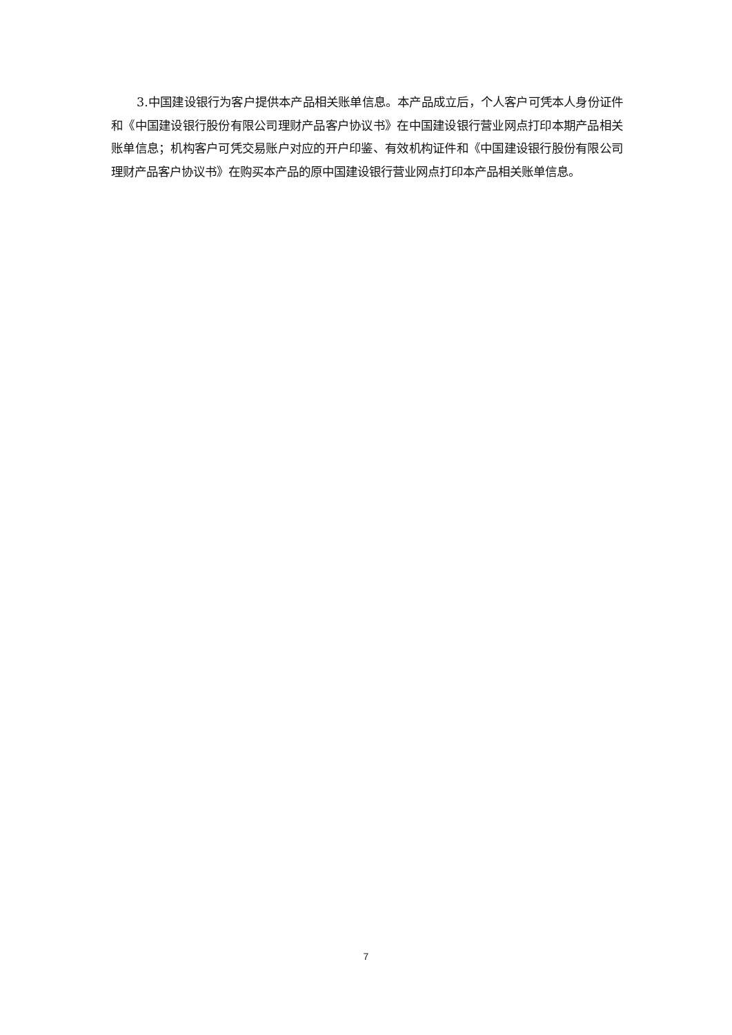3.中国建设银行为客户提供本产品相关账单信息。本产品成立后，个人客户可凭本人身份证件和《中国建设银行股份有限公司理财产品客户协议书》在中国建设银行营业网点打印本期产品相关账单信息；机构客户可凭交易账户对应的开户印鉴、有效机构证件和《中国建设银行股份有限公司理财产品客户协议书》在购买本产品的原中国建设银行营业网点打印本产品相关账单信息。
7